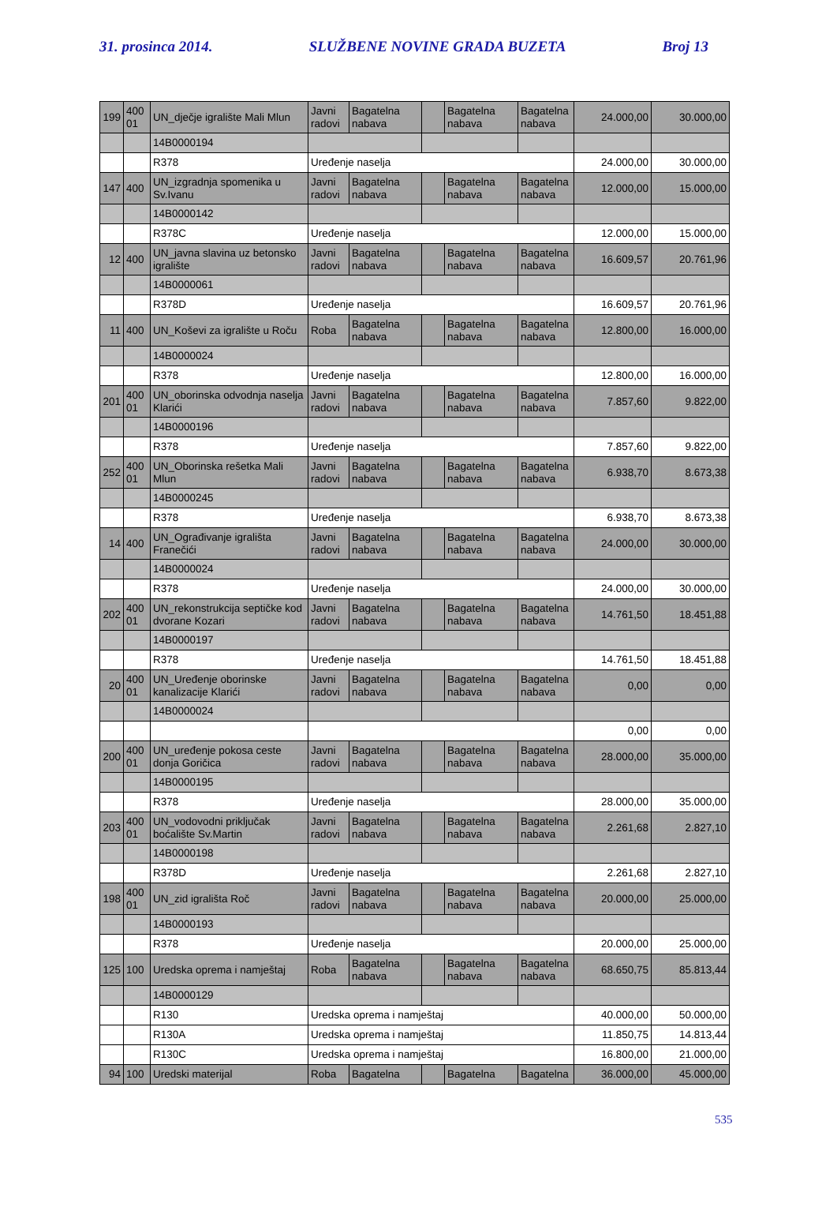31. prosinca 2014. SLUŽBENE NOVINE GRADA BUZETA Broj 13
| 199 | 400 01 | UN_dječje igralište Mali Mlun | Javni radovi | Bagatelna nabava | | Bagatelna nabava | Bagatelna nabava | 24.000,00 | 30.000,00 |
| | | 14B0000194 | | | | | | | |
| | | R378 | Uređenje naselja | | | | | 24.000,00 | 30.000,00 |
| 147 | 400 | UN_izgradnja spomenika u Sv.Ivanu | Javni radovi | Bagatelna nabava | | Bagatelna nabava | Bagatelna nabava | 12.000,00 | 15.000,00 |
| | | 14B0000142 | | | | | | | |
| | | R378C | Uređenje naselja | | | | | 12.000,00 | 15.000,00 |
| 12 | 400 | UN_javna slavina uz betonsko igralište | Javni radovi | Bagatelna nabava | | Bagatelna nabava | Bagatelna nabava | 16.609,57 | 20.761,96 |
| | | 14B0000061 | | | | | | | |
| | | R378D | Uređenje naselja | | | | | 16.609,57 | 20.761,96 |
| 11 | 400 | UN_Koševi za igralište u Roču | Roba | Bagatelna nabava | | Bagatelna nabava | Bagatelna nabava | 12.800,00 | 16.000,00 |
| | | 14B0000024 | | | | | | | |
| | | R378 | Uređenje naselja | | | | | 12.800,00 | 16.000,00 |
| 201 | 400 01 | UN_oborinska odvodnja naselja Klarići | Javni radovi | Bagatelna nabava | | Bagatelna nabava | Bagatelna nabava | 7.857,60 | 9.822,00 |
| | | 14B0000196 | | | | | | | |
| | | R378 | Uređenje naselja | | | | | 7.857,60 | 9.822,00 |
| 252 | 400 01 | UN_Oborinska rešetka Mali Mlun | Javni radovi | Bagatelna nabava | | Bagatelna nabava | Bagatelna nabava | 6.938,70 | 8.673,38 |
| | | 14B0000245 | | | | | | | |
| | | R378 | Uređenje naselja | | | | | 6.938,70 | 8.673,38 |
| 14 | 400 | UN_Ograđivanje igrališta Franečići | Javni radovi | Bagatelna nabava | | Bagatelna nabava | Bagatelna nabava | 24.000,00 | 30.000,00 |
| | | 14B0000024 | | | | | | | |
| | | R378 | Uređenje naselja | | | | | 24.000,00 | 30.000,00 |
| 202 | 400 01 | UN_rekonstrukcija septičke kod dvorane Kozari | Javni radovi | Bagatelna nabava | | Bagatelna nabava | Bagatelna nabava | 14.761,50 | 18.451,88 |
| | | 14B0000197 | | | | | | | |
| | | R378 | Uređenje naselja | | | | | 14.761,50 | 18.451,88 |
| 20 | 400 01 | UN_Uređenje oborinske kanalizacije Klarići | Javni radovi | Bagatelna nabava | | Bagatelna nabava | Bagatelna nabava | 0,00 | 0,00 |
| | | 14B0000024 | | | | | | | |
| | | | | | | | | 0,00 | 0,00 |
| 200 | 400 01 | UN_uređenje pokosa ceste donja Goričica | Javni radovi | Bagatelna nabava | | Bagatelna nabava | Bagatelna nabava | 28.000,00 | 35.000,00 |
| | | 14B0000195 | | | | | | | |
| | | R378 | Uređenje naselja | | | | | 28.000,00 | 35.000,00 |
| 203 | 400 01 | UN_vodovodni priključak boćalište Sv.Martin | Javni radovi | Bagatelna nabava | | Bagatelna nabava | Bagatelna nabava | 2.261,68 | 2.827,10 |
| | | 14B0000198 | | | | | | | |
| | | R378D | Uređenje naselja | | | | | 2.261,68 | 2.827,10 |
| 198 | 400 01 | UN_zid igrališta Roč | Javni radovi | Bagatelna nabava | | Bagatelna nabava | Bagatelna nabava | 20.000,00 | 25.000,00 |
| | | 14B0000193 | | | | | | | |
| | | R378 | Uređenje naselja | | | | | 20.000,00 | 25.000,00 |
| 125 | 100 | Uredska oprema i namještaj | Roba | Bagatelna nabava | | Bagatelna nabava | Bagatelna nabava | 68.650,75 | 85.813,44 |
| | | 14B0000129 | | | | | | | |
| | | R130 | Uredska oprema i namještaj | | | | | 40.000,00 | 50.000,00 |
| | | R130A | Uredska oprema i namještaj | | | | | 11.850,75 | 14.813,44 |
| | | R130C | Uredska oprema i namještaj | | | | | 16.800,00 | 21.000,00 |
| 94 | 100 | Uredski materijal | Roba | Bagatelna | | Bagatelna | Bagatelna | 36.000,00 | 45.000,00 |
535